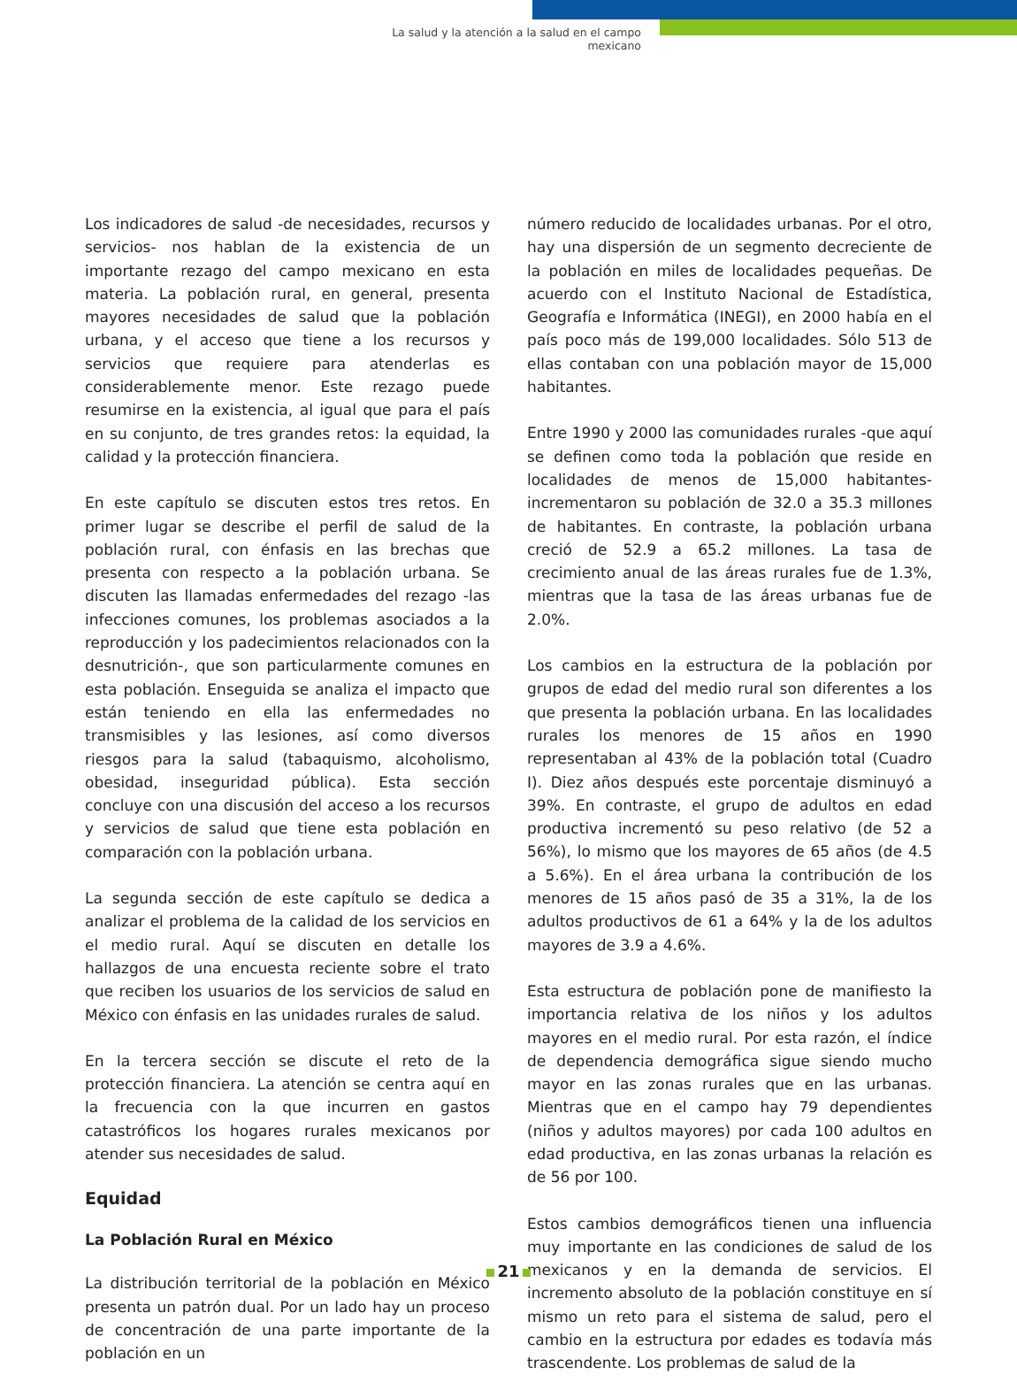La salud y la atención a la salud en el campo mexicano
Los indicadores de salud -de necesidades, recursos y servicios- nos hablan de la existencia de un importante rezago del campo mexicano en esta materia. La población rural, en general, presenta mayores necesidades de salud que la población urbana, y el acceso que tiene a los recursos y servicios que requiere para atenderlas es considerablemente menor. Este rezago puede resumirse en la existencia, al igual que para el país en su conjunto, de tres grandes retos: la equidad, la calidad y la protección financiera.
En este capítulo se discuten estos tres retos. En primer lugar se describe el perfil de salud de la población rural, con énfasis en las brechas que presenta con respecto a la población urbana. Se discuten las llamadas enfermedades del rezago -las infecciones comunes, los problemas asociados a la reproducción y los padecimientos relacionados con la desnutrición-, que son particularmente comunes en esta población. Enseguida se analiza el impacto que están teniendo en ella las enfermedades no transmisibles y las lesiones, así como diversos riesgos para la salud (tabaquismo, alcoholismo, obesidad, inseguridad pública). Esta sección concluye con una discusión del acceso a los recursos y servicios de salud que tiene esta población en comparación con la población urbana.
La segunda sección de este capítulo se dedica a analizar el problema de la calidad de los servicios en el medio rural. Aquí se discuten en detalle los hallazgos de una encuesta reciente sobre el trato que reciben los usuarios de los servicios de salud en México con énfasis en las unidades rurales de salud.
En la tercera sección se discute el reto de la protección financiera. La atención se centra aquí en la frecuencia con la que incurren en gastos catastróficos los hogares rurales mexicanos por atender sus necesidades de salud.
Equidad
La Población Rural en México
La distribución territorial de la población en México presenta un patrón dual. Por un lado hay un proceso de concentración de una parte importante de la población en un
número reducido de localidades urbanas. Por el otro, hay una dispersión de un segmento decreciente de la población en miles de localidades pequeñas. De acuerdo con el Instituto Nacional de Estadística, Geografía e Informática (INEGI), en 2000 había en el país poco más de 199,000 localidades. Sólo 513 de ellas contaban con una población mayor de 15,000 habitantes.
Entre 1990 y 2000 las comunidades rurales -que aquí se definen como toda la población que reside en localidades de menos de 15,000 habitantes- incrementaron su población de 32.0 a 35.3 millones de habitantes. En contraste, la población urbana creció de 52.9 a 65.2 millones. La tasa de crecimiento anual de las áreas rurales fue de 1.3%, mientras que la tasa de las áreas urbanas fue de 2.0%.
Los cambios en la estructura de la población por grupos de edad del medio rural son diferentes a los que presenta la población urbana. En las localidades rurales los menores de 15 años en 1990 representaban al 43% de la población total (Cuadro I). Diez años después este porcentaje disminuyó a 39%. En contraste, el grupo de adultos en edad productiva incrementó su peso relativo (de 52 a 56%), lo mismo que los mayores de 65 años (de 4.5 a 5.6%). En el área urbana la contribución de los menores de 15 años pasó de 35 a 31%, la de los adultos productivos de 61 a 64% y la de los adultos mayores de 3.9 a 4.6%.
Esta estructura de población pone de manifiesto la importancia relativa de los niños y los adultos mayores en el medio rural. Por esta razón, el índice de dependencia demográfica sigue siendo mucho mayor en las zonas rurales que en las urbanas. Mientras que en el campo hay 79 dependientes (niños y adultos mayores) por cada 100 adultos en edad productiva, en las zonas urbanas la relación es de 56 por 100.
Estos cambios demográficos tienen una influencia muy importante en las condiciones de salud de los mexicanos y en la demanda de servicios. El incremento absoluto de la población constituye en sí mismo un reto para el sistema de salud, pero el cambio en la estructura por edades es todavía más trascendente. Los problemas de salud de la
21